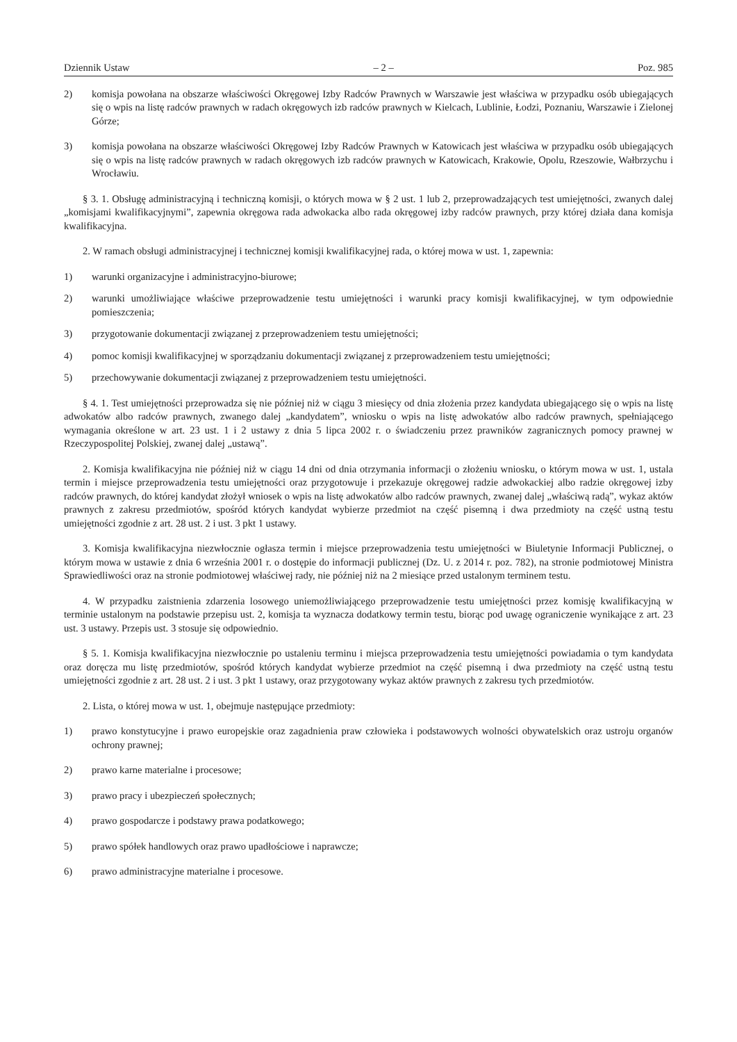Dziennik Ustaw – 2 – Poz. 985
2) komisja powołana na obszarze właściwości Okręgowej Izby Radców Prawnych w Warszawie jest właściwa w przypadku osób ubiegających się o wpis na listę radców prawnych w radach okręgowych izb radców prawnych w Kielcach, Lublinie, Łodzi, Poznaniu, Warszawie i Zielonej Górze;
3) komisja powołana na obszarze właściwości Okręgowej Izby Radców Prawnych w Katowicach jest właściwa w przypadku osób ubiegających się o wpis na listę radców prawnych w radach okręgowych izb radców prawnych w Katowicach, Krakowie, Opolu, Rzeszowie, Wałbrzychu i Wrocławiu.
§ 3. 1. Obsługę administracyjną i techniczną komisji, o których mowa w § 2 ust. 1 lub 2, przeprowadzających test umiejętności, zwanych dalej „komisjami kwalifikacyjnymi”, zapewnia okręgowa rada adwokacka albo rada okręgowej izby radców prawnych, przy której działa dana komisja kwalifikacyjna.
2. W ramach obsługi administracyjnej i technicznej komisji kwalifikacyjnej rada, o której mowa w ust. 1, zapewnia:
1) warunki organizacyjne i administracyjno-biurowe;
2) warunki umożliwiające właściwe przeprowadzenie testu umiejętności i warunki pracy komisji kwalifikacyjnej, w tym odpowiednie pomieszczenia;
3) przygotowanie dokumentacji związanej z przeprowadzeniem testu umiejętności;
4) pomoc komisji kwalifikacyjnej w sporządzaniu dokumentacji związanej z przeprowadzeniem testu umiejętności;
5) przechowywanie dokumentacji związanej z przeprowadzeniem testu umiejętności.
§ 4. 1. Test umiejętności przeprowadza się nie później niż w ciągu 3 miesięcy od dnia złożenia przez kandydata ubiegającego się o wpis na listę adwokatów albo radców prawnych, zwanego dalej „kandydatem”, wniosku o wpis na listę adwokatów albo radców prawnych, spełniającego wymagania określone w art. 23 ust. 1 i 2 ustawy z dnia 5 lipca 2002 r. o świadczeniu przez prawników zagranicznych pomocy prawnej w Rzeczypospolitej Polskiej, zwanej dalej „ustawą”.
2. Komisja kwalifikacyjna nie później niż w ciągu 14 dni od dnia otrzymania informacji o złożeniu wniosku, o którym mowa w ust. 1, ustala termin i miejsce przeprowadzenia testu umiejętności oraz przygotowuje i przekazuje okręgowej radzie adwokackiej albo radzie okręgowej izby radców prawnych, do której kandydat złożył wniosek o wpis na listę adwokatów albo radców prawnych, zwanej dalej „właściwą radą”, wykaz aktów prawnych z zakresu przedmiotów, spośród których kandydat wybierze przedmiot na część pisemną i dwa przedmioty na część ustną testu umiejętności zgodnie z art. 28 ust. 2 i ust. 3 pkt 1 ustawy.
3. Komisja kwalifikacyjna niezwłocznie ogłasza termin i miejsce przeprowadzenia testu umiejętności w Biuletynie Informacji Publicznej, o którym mowa w ustawie z dnia 6 września 2001 r. o dostępie do informacji publicznej (Dz. U. z 2014 r. poz. 782), na stronie podmiotowej Ministra Sprawiedliwości oraz na stronie podmiotowej właściwej rady, nie później niż na 2 miesiące przed ustalonym terminem testu.
4. W przypadku zaistnienia zdarzenia losowego uniemożliwiającego przeprowadzenie testu umiejętności przez komisję kwalifikacyjną w terminie ustalonym na podstawie przepisu ust. 2, komisja ta wyznacza dodatkowy termin testu, biorąc pod uwagę ograniczenie wynikające z art. 23 ust. 3 ustawy. Przepis ust. 3 stosuje się odpowiednio.
§ 5. 1. Komisja kwalifikacyjna niezwłocznie po ustaleniu terminu i miejsca przeprowadzenia testu umiejętności powiadamia o tym kandydata oraz doręcza mu listę przedmiotów, spośród których kandydat wybierze przedmiot na część pisemną i dwa przedmioty na część ustną testu umiejętności zgodnie z art. 28 ust. 2 i ust. 3 pkt 1 ustawy, oraz przygotowany wykaz aktów prawnych z zakresu tych przedmiotów.
2. Lista, o której mowa w ust. 1, obejmuje następujące przedmioty:
1) prawo konstytucyjne i prawo europejskie oraz zagadnienia praw człowieka i podstawowych wolności obywatelskich oraz ustroju organów ochrony prawnej;
2) prawo karne materialne i procesowe;
3) prawo pracy i ubezpieczeń społecznych;
4) prawo gospodarcze i podstawy prawa podatkowego;
5) prawo spółek handlowych oraz prawo upadłościowe i naprawcze;
6) prawo administracyjne materialne i procesowe.